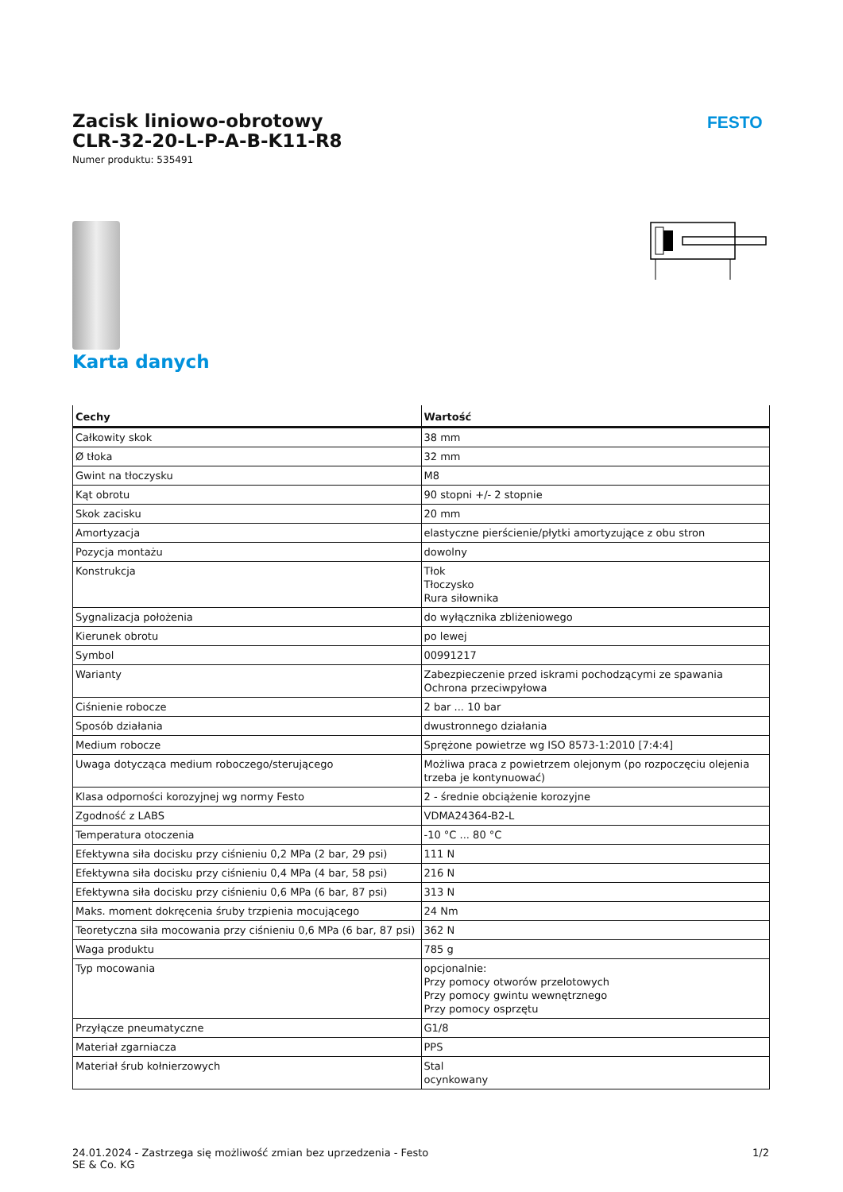Zacisk liniowo-obrotowy
CLR-32-20-L-P-A-B-K11-R8
Numer produktu: 535491
FESTO
Karta danych
| Cechy | Wartość |
| --- | --- |
| Całkowity skok | 38 mm |
| Ø tłoka | 32 mm |
| Gwint na tłoczysku | M8 |
| Kąt obrotu | 90 stopni +/- 2 stopnie |
| Skok zacisku | 20 mm |
| Amortyzacja | elastyczne pierścienie/płytki amortyzujące z obu stron |
| Pozycja montażu | dowolny |
| Konstrukcja | Tłok Tłoczysko Rura siłownika |
| Sygnalizacja położenia | do wyłącznika zbliżeniowego |
| Kierunek obrotu | po lewej |
| Symbol | 00991217 |
| Warianty | Zabezpieczenie przed iskrami pochodzącymi ze spawania Ochrona przeciwpyłowa |
| Ciśnienie robocze | 2 bar ... 10 bar |
| Sposób działania | dwustronnego działania |
| Medium robocze | Sprężone powietrze wg ISO 8573-1:2010 [7:4:4] |
| Uwaga dotycząca medium roboczego/sterującego | Możliwa praca z powietrzem olejonym (po rozpoczęciu olejenia trzeba je kontynuować) |
| Klasa odporności korozyjnej wg normy Festo | 2 - średnie obciążenie korozyjne |
| Zgodność z LABS | VDMA24364-B2-L |
| Temperatura otoczenia | -10 °C ... 80 °C |
| Efektywna siła docisku przy ciśnieniu 0,2 MPa (2 bar, 29 psi) | 111 N |
| Efektywna siła docisku przy ciśnieniu 0,4 MPa (4 bar, 58 psi) | 216 N |
| Efektywna siła docisku przy ciśnieniu 0,6 MPa (6 bar, 87 psi) | 313 N |
| Maks. moment dokręcenia śruby trzpienia mocującego | 24 Nm |
| Teoretyczna siła mocowania przy ciśnieniu 0,6 MPa (6 bar, 87 psi) | 362 N |
| Waga produktu | 785 g |
| Typ mocowania | opcjonalnie: Przy pomocy otworów przelotowych Przy pomocy gwintu wewnętrznego Przy pomocy osprzętu |
| Przyłącze pneumatyczne | G1/8 |
| Materiał zgarniacza | PPS |
| Materiał śrub kołnierzowych | Stal ocynkowany |
24.01.2024 - Zastrzega się możliwość zmian bez uprzedzenia - Festo SE & Co. KG
1/2